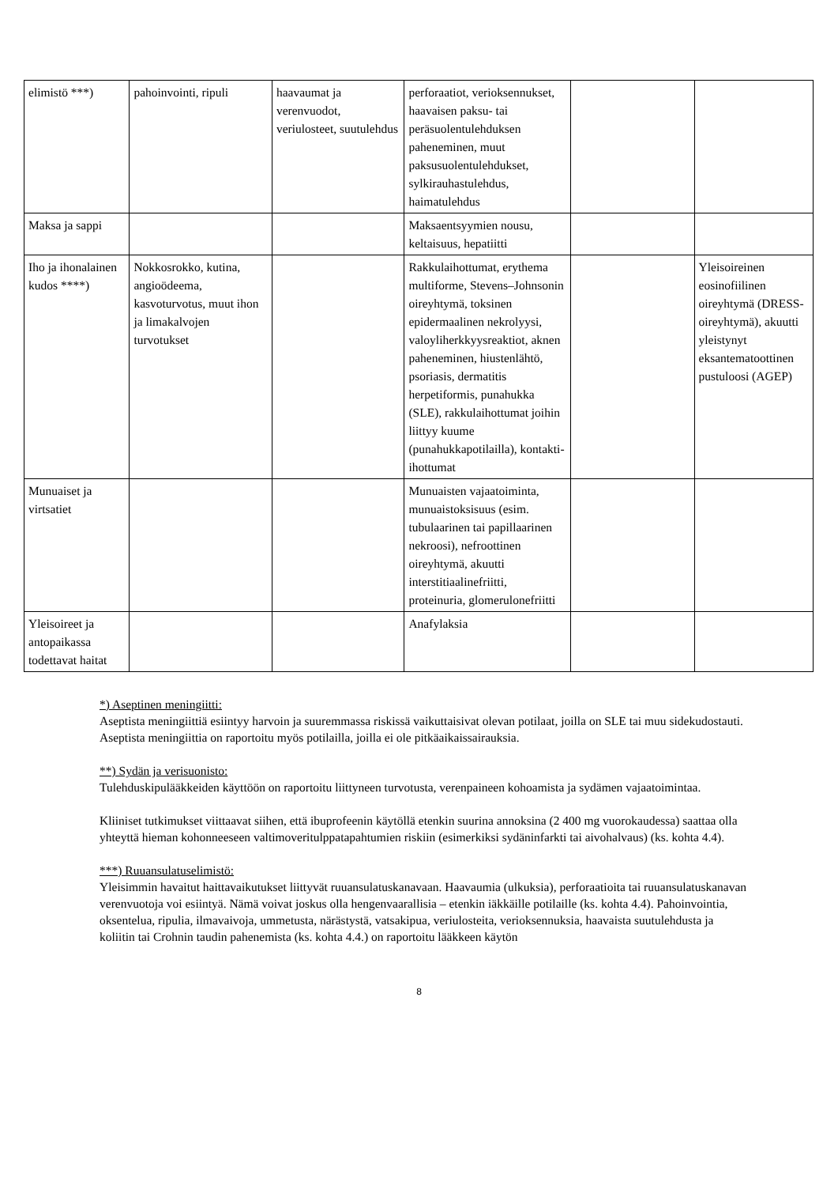| elimistö ***) | pahoinvointi, ripuli | haavaumat ja verenvuodot, veriulosteet, suutulehdus | perforaatiot, verioksennukset, haavaisen paksu- tai peräsuolentulehduksen paheneminen, muut paksusuolentulehdukset, sylkirauhastulehdus, haimatulehdus | | |
| Maksa ja sappi | | | Maksaentsyymien nousu, keltaisuus, hepatiitti | | |
| Iho ja ihonalainen kudos ****) | Nokkosrokko, kutina, angioödeema, kasvoturvotus, muut ihon ja limakalvojen turvotukset | | Rakkulaihottumat, erythema multiforme, Stevens–Johnsonin oireyhtymä, toksinen epidermaalinen nekrolyysi, valoyliherkkyysreaktiot, aknen paheneminen, hiustenlähtö, psoriasis, dermatitis herpetiformis, punahukka (SLE), rakkulaihottumat joihin liittyy kuume (punahukkapotilailla), kontakti-ihottumat | | Yleisoireinen eosinofiilinen oireyhtymä (DRESS-oireyhtymä), akuutti yleistynyt eksantematoottinen pustuloosi (AGEP) |
| Munuaiset ja virtsatiet | | | Munuaisten vajaatoiminta, munuaistoksisuus (esim. tubulaarinen tai papillaarinen nekroosi), nefroottinen oireyhtymä, akuutti interstitiaalinefriitti, proteinuria, glomerulonefriitti | | |
| Yleisoireet ja antopaikassa todettavat haitat | | | Anafylaksia | | |
*) Aseptinen meningiitti:
Aseptista meningiittiä esiintyy harvoin ja suuremmassa riskissä vaikuttaisivat olevan potilaat, joilla on SLE tai muu sidekudostauti. Aseptista meningiittia on raportoitu myös potilailla, joilla ei ole pitkäaikaissairauksia.
**) Sydän ja verisuonisto:
Tulehduskipulääkkeiden käyttöön on raportoitu liittyneen turvotusta, verenpaineen kohoamista ja sydämen vajaatoimintaa.
Kliiniset tutkimukset viittaavat siihen, että ibuprofeenin käytöllä etenkin suurina annoksina (2 400 mg vuorokaudessa) saattaa olla yhteyttä hieman kohonneeseen valtimoveritulppatapahtumien riskiin (esimerkiksi sydäninfarkti tai aivohalvaus) (ks. kohta 4.4).
***) Ruuansulatuselimistö:
Yleisimmin havaitut haittavaikutukset liittyvät ruuansulatuskanavaan. Haavaumia (ulkuksia), perforaatioita tai ruuansulatuskanavan verenvuotoja voi esiintyä. Nämä voivat joskus olla hengenvaarallisia – etenkin iäkkäille potilaille (ks. kohta 4.4). Pahoinvointia, oksentelua, ripulia, ilmavaivoja, ummetusta, närästystä, vatsakipua, veriulosteita, verioksennuksia, haavaista suutulehdusta ja koliitin tai Crohnin taudin pahenemista (ks. kohta 4.4.) on raportoitu lääkkeen käytön
8